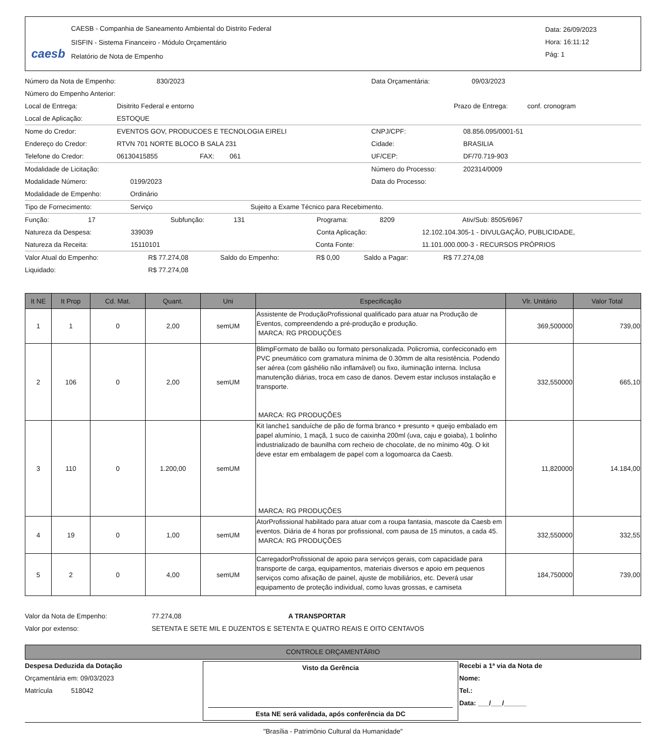caesb
CAESB - Companhia de Saneamento Ambiental do Distrito Federal
SISFIN - Sistema Financeiro - Módulo Orçamentário
Relatório de Nota de Empenho
Data: 26/09/2023
Hora: 16:11:12
Pág: 1
Número da Nota de Empenho: 830/2023 Data Orçamentária: 09/03/2023
Número do Empenho Anterior:
Local de Entrega: Disitrito Federal e entorno Prazo de Entrega: conf. cronogram
Local de Aplicação: ESTOQUE
Nome do Credor: EVENTOS GOV, PRODUCOES E TECNOLOGIA EIRELI CNPJ/CPF: 08.856.095/0001-51
Endereço do Credor: RTVN 701 NORTE BLOCO B SALA 231 Cidade: BRASILIA
Telefone do Credor: 06130415855 FAX: 061 UF/CEP: DF/70.719-903
Modalidade de Licitação: Número do Processo: 202314/0009
Modalidade Número: 0199/2023 Data do Processo:
Modalidade de Empenho: Ordinário
Tipo de Fornecimento: Serviço Sujeito a Exame Técnico para Recebimento.
Função: 17 Subfunção: 131 Programa: 8209 Ativ/Sub: 8505/6967
Natureza da Despesa: 339039 Conta Aplicação: 12.102.104.305-1 - DIVULGAÇÃO, PUBLICIDADE,
Natureza da Receita: 15110101 Conta Fonte: 11.101.000.000-3 - RECURSOS PRÓPRIOS
Valor Atual do Empenho: R$ 77.274,08 Saldo do Empenho: R$ 0,00 Saldo a Pagar: R$ 77.274,08
Liquidado: R$ 77.274,08
| It NE | It Prop | Cd. Mat. | Quant. | Uni | Especificação | Vlr. Unitário | Valor Total |
| --- | --- | --- | --- | --- | --- | --- | --- |
| 1 | 1 | 0 | 2,00 | semUM | Assistente de ProduçãoProfissional qualificado para atuar na Produção de Eventos, compreendendo a pré-produção e produção. MARCA: RG PRODUÇÕES | 369,500000 | 739,00 |
| 2 | 106 | 0 | 2,00 | semUM | BlimpFormato de balão ou formato personalizada. Policromia, confeciconado em PVC pneumático com gramatura mínima de 0.30mm de alta resistência. Podendo ser aérea (com gáshélio não inflamável) ou fixo, iluminação interna. Inclusa manutenção diárias, troca em caso de danos. Devem estar inclusos instalação e transporte. MARCA: RG PRODUÇÕES | 332,550000 | 665,10 |
| 3 | 110 | 0 | 1.200,00 | semUM | Kit lanche1 sanduíche de pão de forma branco + presunto + queijo embalado em papel alumínio, 1 maçã, 1 suco de caixinha 200ml (uva, caju e goiaba), 1 bolinho industrializado de baunilha com recheio de chocolate, de no mínimo 40g. O kit deve estar em embalagem de papel com a logomoarca da Caesb. MARCA: RG PRODUÇÕES | 11,820000 | 14.184,00 |
| 4 | 19 | 0 | 1,00 | semUM | AtorProfissional habilitado para atuar com a roupa fantasia, mascote da Caesb em eventos. Diária de 4 horas por profissional, com pausa de 15 minutos, a cada 45. MARCA: RG PRODUÇÕES | 332,550000 | 332,55 |
| 5 | 2 | 0 | 4,00 | semUM | CarregadorProfissional de apoio para serviços gerais, com capacidade para transporte de carga, equipamentos, materiais diversos e apoio em pequenos serviços como afixação de painel, ajuste de mobiliários, etc. Deverá usar equipamento de proteção individual, como luvas grossas, e camiseta | 184,750000 | 739,00 |
Valor da Nota de Empenho: 77.274,08 A TRANSPORTAR
Valor por extenso: SETENTA E SETE MIL E DUZENTOS E SETENTA E QUATRO REAIS E OITO CENTAVOS
CONTROLE ORÇAMENTÁRIO
Despesa Deduzida da Dotação
Orçamentária em: 09/03/2023
Matrícula 518042
Visto da Gerência
Esta NE será validada, após conferência da DC
Recebi a 1ª via da Nota de
Nome:
Tel.:
Data: ___/___/______
"Brasília - Patrimônio Cultural da Humanidade"